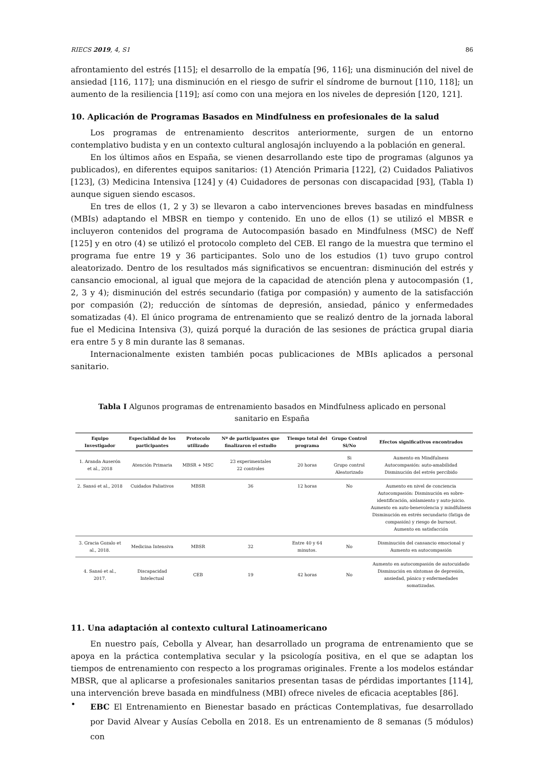RIECS 2019, 4, S1 86
afrontamiento del estrés [115]; el desarrollo de la empatía [96, 116]; una disminución del nivel de ansiedad [116, 117]; una disminución en el riesgo de sufrir el síndrome de burnout [110, 118]; un aumento de la resiliencia [119]; así como con una mejora en los niveles de depresión [120, 121].
10. Aplicación de Programas Basados en Mindfulness en profesionales de la salud
Los programas de entrenamiento descritos anteriormente, surgen de un entorno contemplativo budista y en un contexto cultural anglosajón incluyendo a la población en general.
En los últimos años en España, se vienen desarrollando este tipo de programas (algunos ya publicados), en diferentes equipos sanitarios: (1) Atención Primaria [122], (2) Cuidados Paliativos [123], (3) Medicina Intensiva [124] y (4) Cuidadores de personas con discapacidad [93], (Tabla I) aunque siguen siendo escasos.
En tres de ellos (1, 2 y 3) se llevaron a cabo intervenciones breves basadas en mindfulness (MBIs) adaptando el MBSR en tiempo y contenido. En uno de ellos (1) se utilizó el MBSR e incluyeron contenidos del programa de Autocompasión basado en Mindfulness (MSC) de Neff [125] y en otro (4) se utilizó el protocolo completo del CEB. El rango de la muestra que termino el programa fue entre 19 y 36 participantes. Solo uno de los estudios (1) tuvo grupo control aleatorizado. Dentro de los resultados más significativos se encuentran: disminución del estrés y cansancio emocional, al igual que mejora de la capacidad de atención plena y autocompasión (1, 2, 3 y 4); disminución del estrés secundario (fatiga por compasión) y aumento de la satisfacción por compasión (2); reducción de síntomas de depresión, ansiedad, pánico y enfermedades somatizadas (4). El único programa de entrenamiento que se realizó dentro de la jornada laboral fue el Medicina Intensiva (3), quizá porqué la duración de las sesiones de práctica grupal diaria era entre 5 y 8 min durante las 8 semanas.
Internacionalmente existen también pocas publicaciones de MBIs aplicados a personal sanitario.
Tabla I Algunos programas de entrenamiento basados en Mindfulness aplicado en personal sanitario en España
| Equipo Investigador | Especialidad de los participantes | Protocolo utilizado | Nº de participantes que finalizaron el estudio | Tiempo total del programa | Grupo Control Si/No | Efectos significativos encontrados |
| --- | --- | --- | --- | --- | --- | --- |
| 1. Aranda Auserón et al., 2018 | Atención Primaria | MBSR + MSC | 23 experimentales 22 controles | 20 horas | Si Grupo control Aleatorizado | Aumento en Mindfulness Autocompasión: auto-amabilidad Disminución del estrés percibido |
| 2. Sansó et al., 2018 | Cuidados Paliativos | MBSR | 36 | 12 horas | No | Aumento en nivel de conciencia Autocompasión: Disminución en sobre-identificación, aislamiento y auto-juicio. Aumento en auto-benevolencia y mindfulness Disminución en estrés secundario (fatiga de compasión) y riesgo de burnout. Aumento en satisfacción |
| 3. Gracia Gozalo et al., 2018. | Medicina Intensiva | MBSR | 32 | Entre 40 y 64 minutos. | No | Disminución del cansancio emocional y Aumento en autocompasión |
| 4. Sansó et al., 2017. | Discapacidad Intelectual | CEB | 19 | 42 horas | No | Aumento en autocompasión de autocuidado Disminución en síntomas de depresión, ansiedad, pánico y enfermedades somatizadas. |
11. Una adaptación al contexto cultural Latinoamericano
En nuestro país, Cebolla y Alvear, han desarrollado un programa de entrenamiento que se apoya en la práctica contemplativa secular y la psicología positiva, en el que se adaptan los tiempos de entrenamiento con respecto a los programas originales. Frente a los modelos estándar MBSR, que al aplicarse a profesionales sanitarios presentan tasas de pérdidas importantes [114], una intervención breve basada en mindfulness (MBI) ofrece niveles de eficacia aceptables [86].
•
EBC El Entrenamiento en Bienestar basado en prácticas Contemplativas, fue desarrollado por David Alvear y Ausías Cebolla en 2018. Es un entrenamiento de 8 semanas (5 módulos) con